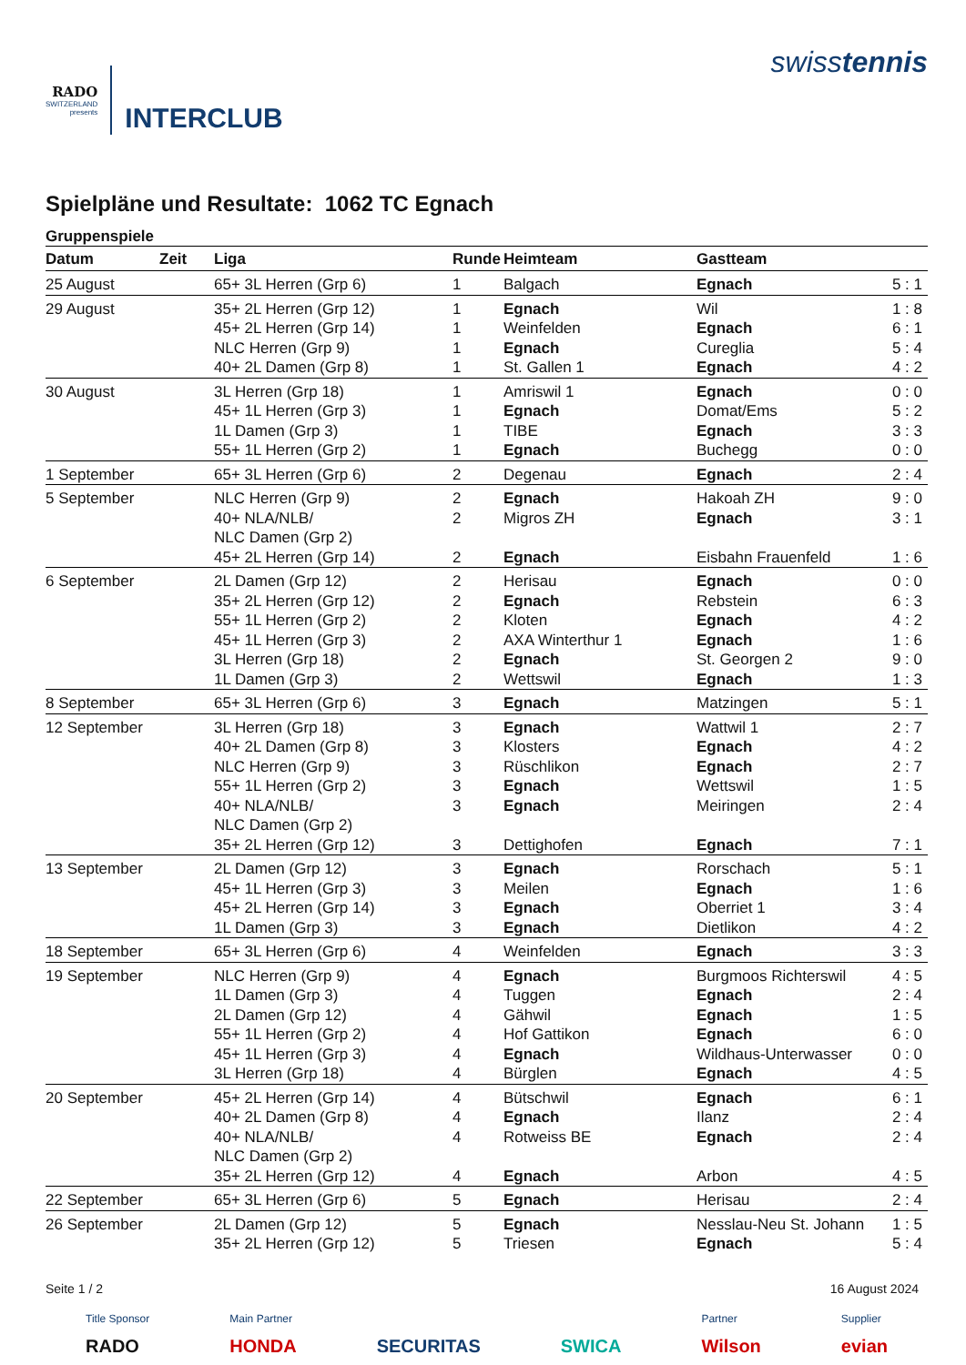RADO
SWITZERLAND
presents
INTERCLUB
swisstennis
Spielpläne und Resultate: 1062 TC Egnach
Gruppenspiele
| Datum | Zeit | Liga | Runde | Heimteam | Gastteam | |
| --- | --- | --- | --- | --- | --- | --- |
| 25 August | | 65+ 3L Herren (Grp 6) | 1 | Balgach | Egnach | 5 : 1 |
| 29 August | | 35+ 2L Herren (Grp 12) | 1 | Egnach | Wil | 1 : 8 |
| | | 45+ 2L Herren (Grp 14) | 1 | Weinfelden | Egnach | 6 : 1 |
| | | NLC Herren (Grp 9) | 1 | Egnach | Cureglia | 5 : 4 |
| | | 40+ 2L Damen (Grp 8) | 1 | St. Gallen 1 | Egnach | 4 : 2 |
| 30 August | | 3L Herren (Grp 18) | 1 | Amriswil 1 | Egnach | 0 : 0 |
| | | 45+ 1L Herren (Grp 3) | 1 | Egnach | Domat/Ems | 5 : 2 |
| | | 1L Damen (Grp 3) | 1 | TIBE | Egnach | 3 : 3 |
| | | 55+ 1L Herren (Grp 2) | 1 | Egnach | Buchegg | 0 : 0 |
| 1 September | | 65+ 3L Herren (Grp 6) | 2 | Degenau | Egnach | 2 : 4 |
| 5 September | | NLC Herren (Grp 9) | 2 | Egnach | Hakoah ZH | 9 : 0 |
| | | 40+ NLA/NLB/ NLC Damen (Grp 2) | 2 | Migros ZH | Egnach | 3 : 1 |
| | | 45+ 2L Herren (Grp 14) | 2 | Egnach | Eisbahn Frauenfeld | 1 : 6 |
| 6 September | | 2L Damen (Grp 12) | 2 | Herisau | Egnach | 0 : 0 |
| | | 35+ 2L Herren (Grp 12) | 2 | Egnach | Rebstein | 6 : 3 |
| | | 55+ 1L Herren (Grp 2) | 2 | Kloten | Egnach | 4 : 2 |
| | | 45+ 1L Herren (Grp 3) | 2 | AXA Winterthur 1 | Egnach | 1 : 6 |
| | | 3L Herren (Grp 18) | 2 | Egnach | St. Georgen 2 | 9 : 0 |
| | | 1L Damen (Grp 3) | 2 | Wettswil | Egnach | 1 : 3 |
| 8 September | | 65+ 3L Herren (Grp 6) | 3 | Egnach | Matzingen | 5 : 1 |
| 12 September | | 3L Herren (Grp 18) | 3 | Egnach | Wattwil 1 | 2 : 7 |
| | | 40+ 2L Damen (Grp 8) | 3 | Klosters | Egnach | 4 : 2 |
| | | NLC Herren (Grp 9) | 3 | Rüschlikon | Egnach | 2 : 7 |
| | | 55+ 1L Herren (Grp 2) | 3 | Egnach | Wettswil | 1 : 5 |
| | | 40+ NLA/NLB/ NLC Damen (Grp 2) | 3 | Egnach | Meiringen | 2 : 4 |
| | | 35+ 2L Herren (Grp 12) | 3 | Dettighofen | Egnach | 7 : 1 |
| 13 September | | 2L Damen (Grp 12) | 3 | Egnach | Rorschach | 5 : 1 |
| | | 45+ 1L Herren (Grp 3) | 3 | Meilen | Egnach | 1 : 6 |
| | | 45+ 2L Herren (Grp 14) | 3 | Egnach | Oberriet 1 | 3 : 4 |
| | | 1L Damen (Grp 3) | 3 | Egnach | Dietlikon | 4 : 2 |
| 18 September | | 65+ 3L Herren (Grp 6) | 4 | Weinfelden | Egnach | 3 : 3 |
| 19 September | | NLC Herren (Grp 9) | 4 | Egnach | Burgmoos Richterswil | 4 : 5 |
| | | 1L Damen (Grp 3) | 4 | Tuggen | Egnach | 2 : 4 |
| | | 2L Damen (Grp 12) | 4 | Gähwil | Egnach | 1 : 5 |
| | | 55+ 1L Herren (Grp 2) | 4 | Hof Gattikon | Egnach | 6 : 0 |
| | | 45+ 1L Herren (Grp 3) | 4 | Egnach | Wildhaus-Unterwasser | 0 : 0 |
| | | 3L Herren (Grp 18) | 4 | Bürglen | Egnach | 4 : 5 |
| 20 September | | 45+ 2L Herren (Grp 14) | 4 | Bütschwil | Egnach | 6 : 1 |
| | | 40+ 2L Damen (Grp 8) | 4 | Egnach | Ilanz | 2 : 4 |
| | | 40+ NLA/NLB/ NLC Damen (Grp 2) | 4 | Rotweiss BE | Egnach | 2 : 4 |
| | | 35+ 2L Herren (Grp 12) | 4 | Egnach | Arbon | 4 : 5 |
| 22 September | | 65+ 3L Herren (Grp 6) | 5 | Egnach | Herisau | 2 : 4 |
| 26 September | | 2L Damen (Grp 12) | 5 | Egnach | Nesslau-Neu St. Johann | 1 : 5 |
| | | 35+ 2L Herren (Grp 12) | 5 | Triesen | Egnach | 5 : 4 |
Seite 1 / 2 16 August 2024
Title Sponsor
RADO
Main Partner
HONDA
SECURITAS SWICA
Partner
Wilson
Supplier
evian